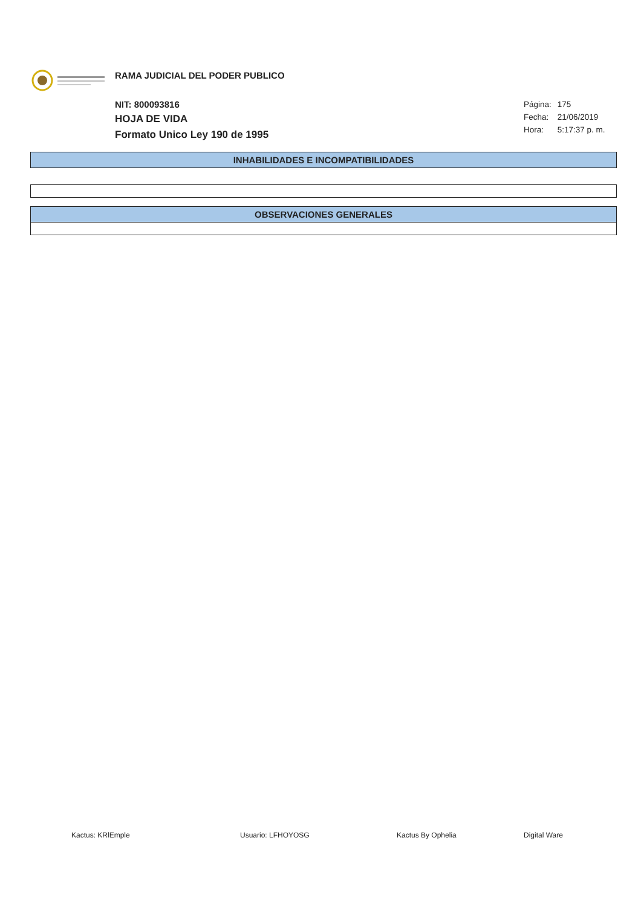RAMA JUDICIAL DEL PODER PUBLICO
NIT: 800093816
HOJA DE VIDA
Formato Unico Ley 190 de 1995
Página: 175
Fecha: 21/06/2019
Hora: 5:17:37 p. m.
INHABILIDADES E INCOMPATIBILIDADES
OBSERVACIONES GENERALES
Kactus: KRlEmple Usuario: LFHOYOSG Kactus By Ophelia Digital Ware